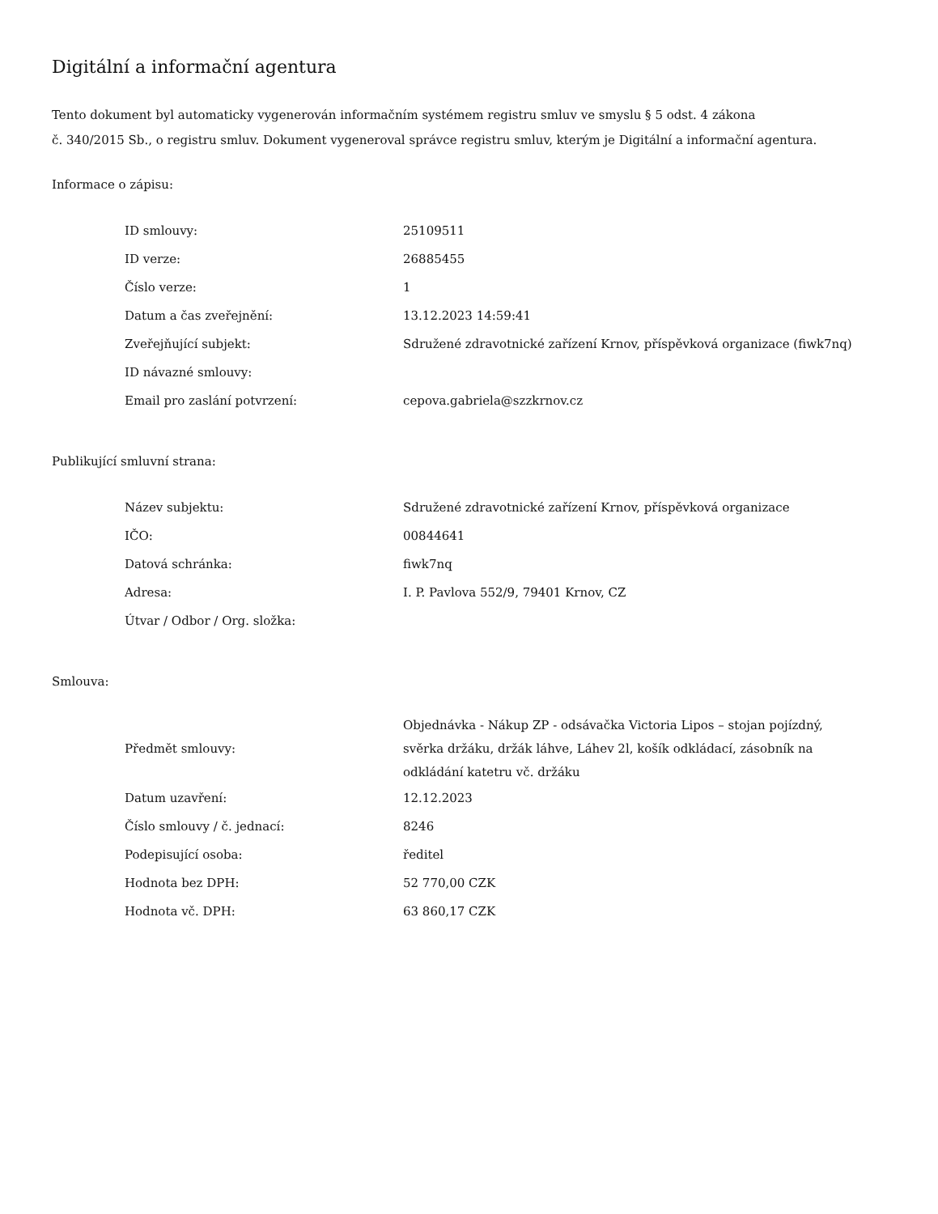Digitální a informační agentura
Tento dokument byl automaticky vygenerován informačním systémem registru smluv ve smyslu § 5 odst. 4 zákona
č. 340/2015 Sb., o registru smluv. Dokument vygeneroval správce registru smluv, kterým je Digitální a informační agentura.
Informace o zápisu:
| ID smlouvy: | 25109511 |
| ID verze: | 26885455 |
| Číslo verze: | 1 |
| Datum a čas zveřejnění: | 13.12.2023 14:59:41 |
| Zveřejňující subjekt: | Sdružené zdravotnické zařízení Krnov, příspěvková organizace (fiwk7nq) |
| ID návazné smlouvy: | |
| Email pro zaslání potvrzení: | cepova.gabriela@szzkrnov.cz |
Publikující smluvní strana:
| Název subjektu: | Sdružené zdravotnické zařízení Krnov, příspěvková organizace |
| IČO: | 00844641 |
| Datová schránka: | fiwk7nq |
| Adresa: | I. P. Pavlova 552/9, 79401 Krnov, CZ |
| Útvar / Odbor / Org. složka: | |
Smlouva:
| Předmět smlouvy: | Objednávka - Nákup ZP - odsávačka Victoria Lipos – stojan pojízdný, svěrka držáku, držák láhve, Láhev 2l, košík odkládací, zásobník na odkládání katetru vč. držáku |
| Datum uzavření: | 12.12.2023 |
| Číslo smlouvy / č. jednací: | 8246 |
| Podepisující osoba: | ředitel |
| Hodnota bez DPH: | 52 770,00 CZK |
| Hodnota vč. DPH: | 63 860,17 CZK |